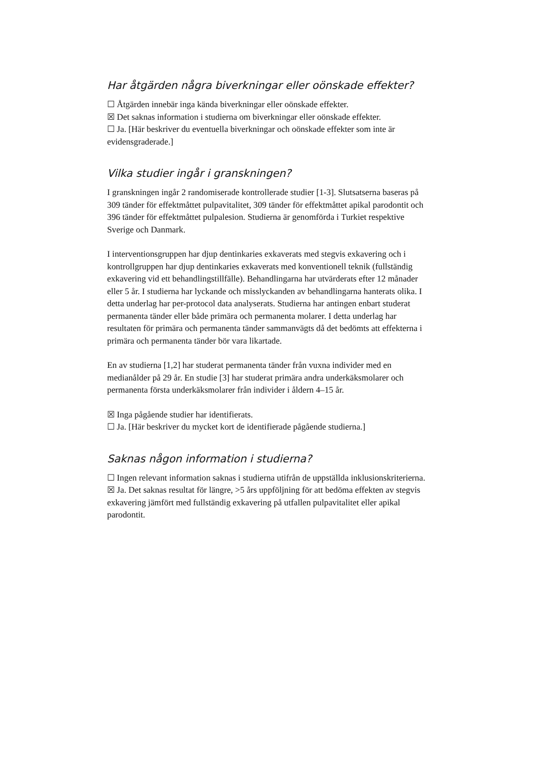Har åtgärden några biverkningar eller oönskade effekter?
☐ Åtgärden innebär inga kända biverkningar eller oönskade effekter.
☒ Det saknas information i studierna om biverkningar eller oönskade effekter.
☐ Ja. [Här beskriver du eventuella biverkningar och oönskade effekter som inte är evidensgraderade.]
Vilka studier ingår i granskningen?
I granskningen ingår 2 randomiserade kontrollerade studier [1-3]. Slutsatserna baseras på 309 tänder för effektmåttet pulpavitalitet, 309 tänder för effektmåttet apikal parodontit och 396 tänder för effektmåttet pulpalesion. Studierna är genomförda i Turkiet respektive Sverige och Danmark.
I interventionsgruppen har djup dentinkaries exkaverats med stegvis exkavering och i kontrollgruppen har djup dentinkaries exkaverats med konventionell teknik (fullständig exkavering vid ett behandlingstillfälle). Behandlingarna har utvärderats efter 12 månader eller 5 år. I studierna har lyckande och misslyckanden av behandlingarna hanterats olika. I detta underlag har per-protocol data analyserats. Studierna har antingen enbart studerat permanenta tänder eller både primära och permanenta molarer. I detta underlag har resultaten för primära och permanenta tänder sammanvägts då det bedömts att effekterna i primära och permanenta tänder bör vara likartade.
En av studierna [1,2] har studerat permanenta tänder från vuxna individer med en medianålder på 29 år. En studie [3] har studerat primära andra underkäksmolarer och permanenta första underkäksmolarer från individer i åldern 4–15 år.
☒ Inga pågående studier har identifierats.
☐ Ja. [Här beskriver du mycket kort de identifierade pågående studierna.]
Saknas någon information i studierna?
☐ Ingen relevant information saknas i studierna utifrån de uppställda inklusionskriterierna.
☒ Ja. Det saknas resultat för längre, >5 års uppföljning för att bedöma effekten av stegvis exkavering jämfört med fullständig exkavering på utfallen pulpavitalitet eller apikal parodontit.